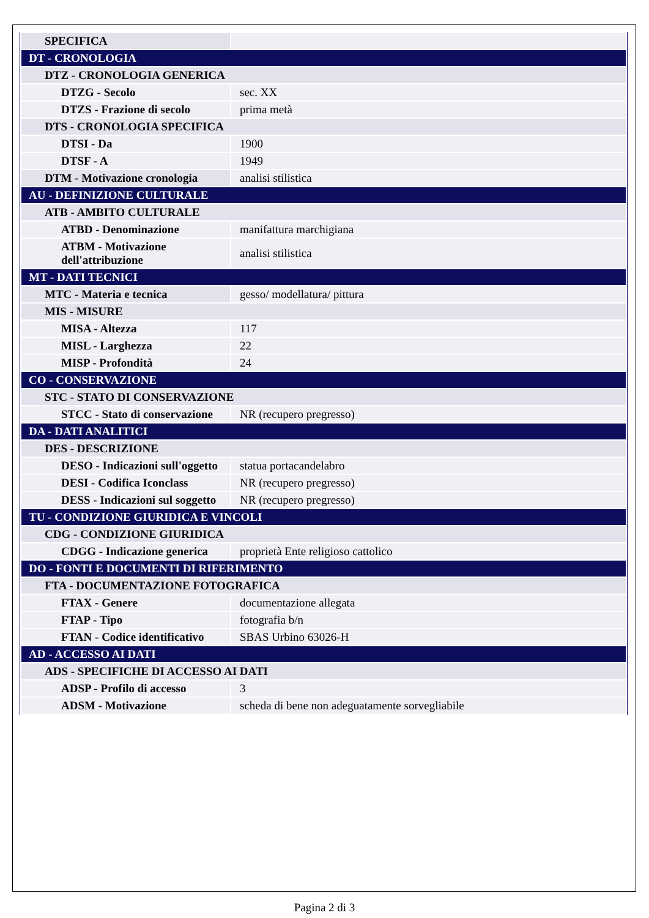| SPECIFICA | |
| DT - CRONOLOGIA | |
| DTZ - CRONOLOGIA GENERICA | |
| DTZG - Secolo | sec. XX |
| DTZS - Frazione di secolo | prima metà |
| DTS - CRONOLOGIA SPECIFICA | |
| DTSI - Da | 1900 |
| DTSF - A | 1949 |
| DTM - Motivazione cronologia | analisi stilistica |
| AU - DEFINIZIONE CULTURALE | |
| ATB - AMBITO CULTURALE | |
| ATBD - Denominazione | manifattura marchigiana |
| ATBM - Motivazione dell'attribuzione | analisi stilistica |
| MT - DATI TECNICI | |
| MTC - Materia e tecnica | gesso/ modellatura/ pittura |
| MIS - MISURE | |
| MISA - Altezza | 117 |
| MISL - Larghezza | 22 |
| MISP - Profondità | 24 |
| CO - CONSERVAZIONE | |
| STC - STATO DI CONSERVAZIONE | |
| STCC - Stato di conservazione | NR (recupero pregresso) |
| DA - DATI ANALITICI | |
| DES - DESCRIZIONE | |
| DESO - Indicazioni sull'oggetto | statua portacandelabro |
| DESI - Codifica Iconclass | NR (recupero pregresso) |
| DESS - Indicazioni sul soggetto | NR (recupero pregresso) |
| TU - CONDIZIONE GIURIDICA E VINCOLI | |
| CDG - CONDIZIONE GIURIDICA | |
| CDGG - Indicazione generica | proprietà Ente religioso cattolico |
| DO - FONTI E DOCUMENTI DI RIFERIMENTO | |
| FTA - DOCUMENTAZIONE FOTOGRAFICA | |
| FTAX - Genere | documentazione allegata |
| FTAP - Tipo | fotografia b/n |
| FTAN - Codice identificativo | SBAS Urbino 63026-H |
| AD - ACCESSO AI DATI | |
| ADS - SPECIFICHE DI ACCESSO AI DATI | |
| ADSP - Profilo di accesso | 3 |
| ADSM - Motivazione | scheda di bene non adeguatamente sorvegliabile |
Pagina 2 di 3